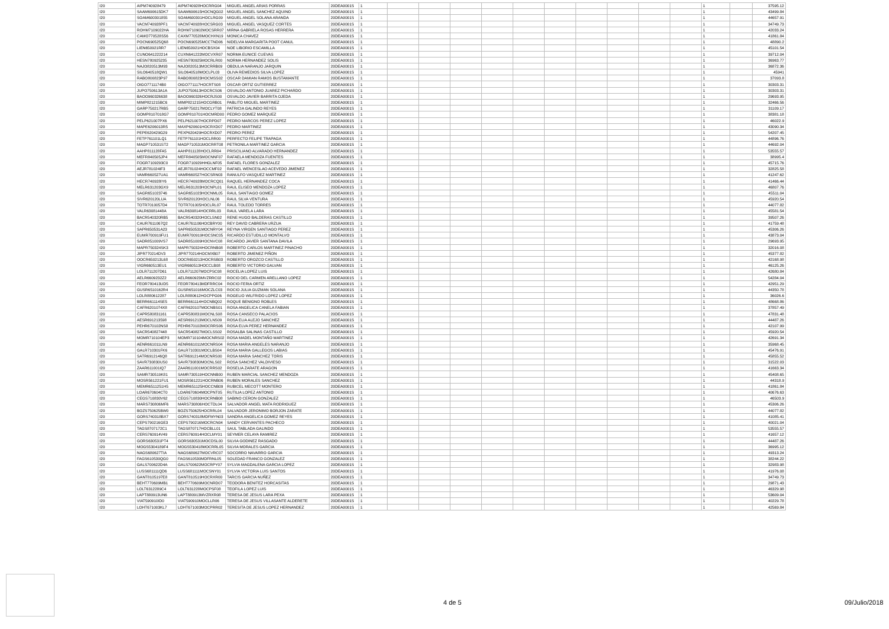| I20 | AIPM740928479 | AIPM740928HOCRRG04 | MIGUEL ANGEL ARIAS PORRAS | 20DEA0001S | 1 | | | | | | | | | | | 1 | | 37595.12 |
| I20 | SAAM690615DK7 | SAAM690615HOCNQG02 | MIGUEL ANGEL SANCHEZ AQUINO | 20DEA0001S | 1 | | | | | | | | | | | 1 | | 43499.84 |
| I20 | SOAM600301855 | SOAM600301HOCLRG09 | MIGUEL ANGEL SOLANA ARANDA | 20DEA0001S | 1 | | | | | | | | | | | 1 | | 44657.91 |
| I20 | VACM740928PF1 | VACM740928HOCSRG03 | MIGUEL ANGEL VASQUEZ CORTES | 20DEA0001S | 1 | | | | | | | | | | | 1 | | 34749.73 |
| I20 | ROHM7109022HA | ROHM710902MOCSRR07 | MIRNA GABRIELA ROSAS HERRERA | 20DEA0001S | 1 | | | | | | | | | | | 1 | | 42033.24 |
| I20 | CAMO770528S56 | CAXM770528MOCHXN19 | MONICA CHAVEZ | 20DEA0001S | 1 | | | | | | | | | | | 1 | | 41861.84 |
| I20 | POCN690525Q68 | POCN690525MCCTND06 | NIDELVIA MARGARITA POOT CANUL | 20DEA0001S | 1 | | | | | | | | | | | 1 | | 48890.2 |
| I20 | LIEN650921RR7 | LIEN650921HOCBSX04 | NOE LIBORIO ESCAMILLA | 20DEA0001S | 1 | | | | | | | | | | | 1 | | 45101.54 |
| I20 | CUNO641222214 | CUXN641222MOCVXR07 | NORMA EUNICE CUEVAS | 20DEA0001S | 1 | | | | | | | | | | | 1 | | 39712.04 |
| I20 | HESN780925235 | HESN780925MOCRLR00 | NORMA HERNANDEZ SOLIS | 20DEA0001S | 1 | | | | | | | | | | | 1 | | 36963.77 |
| I20 | NAJO820513M93 | NAJO820513MOCRRB09 | OBDULIA NARANJO JARQUIN | 20DEA0001S | 1 | | | | | | | | | | | 1 | | 36872.36 |
| I20 | SILO640518QW1 | SILO640518MOCLPL03 | OLIVA REMEDIOS SILVA LOPEZ | 20DEA0001S | 1 | | | | | | | | | | | 1 | | 45941 |
| I20 | RABO800823P97 | RABO800823HOCMSS02 | OSCAR DAMIAN RAMOS BUSTAMANTE | 20DEA0001S | 1 | | | | | | | | | | | 1 | | 37093.8 |
| I20 | OIGO7711174B0 | OIGO771117HOCRTS08 | OSCAR ORTIZ GUTIERREZ | 20DEA0001S | 1 | | | | | | | | | | | 1 | | 30303.31 |
| I20 | JUPO750613A1A | JUPO750613HOCRCS06 | OSVALDO ANTONIO JUAREZ PICHARDO | 20DEA0001S | 1 | | | | | | | | | | | 1 | | 30303.31 |
| I20 | BAOO960326638 | BAOO960326HOCRJS00 | OSVALDO JAVIER BARRITA OJEDA | 20DEA0001S | 1 | | | | | | | | | | | 1 | | 29693.95 |
| I20 | MIMP821215BC6 | MIMP821215HOCGRB01 | PABLITO MIGUEL MARTINEZ | 20DEA0001S | 1 | | | | | | | | | | | 1 | | 32466.56 |
| I20 | GARP750217RB5 | GARP750217MOCLYT08 | PATRICIA GALINDO REYES | 20DEA0001S | 1 | | | | | | | | | | | 1 | | 31109.17 |
| I20 | GOMP8107018G7 | GOMP810701HOCMRD00 | PEDRO GOMEZ MARQUEZ | 20DEA0001S | 1 | | | | | | | | | | | 1 | | 38381.18 |
| I20 | PELP621007PX6 | PELP621007HOCRPD07 | PEDRO MARCOS PEREZ LOPEZ | 20DEA0001S | 1 | | | | | | | | | | | 1 | | 46022.9 |
| I20 | MAPE6206013R5 | MAXP620601HOCRXD07 | PEDRO MARTINEZ | 20DEA0001S | 1 | | | | | | | | | | | 1 | | 43090.34 |
| I20 | PEPE620429G29 | PEXP620429HOCRXD07 | PEDRO PEREZ | 20DEA0001S | 1 | | | | | | | | | | | 1 | | 54207.45 |
| I20 | FETP761101LQ1 | FETP761101HOCLRR00 | PERFECTO FELIPE TRAPAGA | 20DEA0001S | 1 | | | | | | | | | | | 1 | | 44896.76 |
| I20 | MAGP710531ST2 | MAGP710531MOCRRT08 | PETRONILA MARTINEZ GARCIA | 20DEA0001S | 1 | | | | | | | | | | | 1 | | 44692.04 |
| I20 | AAHP811128FA5 | AAHP811128HOCLRR04 | PRISCILIANO ALVARADO HERNANDEZ | 20DEA0001S | 1 | | | | | | | | | | | 1 | | 53555.57 |
| I20 | MEFR840505JP4 | MEFR840505MOCNNF07 | RAFAELA MENDOZA FUENTES | 20DEA0001S | 1 | | | | | | | | | | | 1 | | 38995.4 |
| I20 | FOGR7109293C0 | FOGR710929HHGLNF05 | RAFAEL FLORES GONZALEZ | 20DEA0001S | 1 | | | | | | | | | | | 1 | | 45715.76 |
| I20 | AEJR781024IF3 | AEJR781024HOCCMF02 | RAFAEL WENCESLAO ACEVEDO JIMENEZ | 20DEA0001S | 1 | | | | | | | | | | | 1 | | 32825.58 |
| I20 | VAMR660527UA1 | VAMR660527HOCSRN03 | RANULFO VASQUEZ MARTINEZ | 20DEA0001S | 1 | | | | | | | | | | | 1 | | 41247.62 |
| I20 | HECR740928IY6 | HECR740928MOCRCQ01 | RAQUEL HERNANDEZ COCA | 20DEA0001S | 1 | | | | | | | | | | | 1 | | 41466.44 |
| I20 | MELR631203GX9 | MELR631203HOCNPL01 | RAUL ELISEO MENDOZA LOPEZ | 20DEA0001S | 1 | | | | | | | | | | | 1 | | 46807.76 |
| I20 | SAGR651023746 | SAGR651023HOCNML05 | RAUL SANTIAGO GOMEZ | 20DEA0001S | 1 | | | | | | | | | | | 1 | | 45511.04 |
| I20 | SIVR620120LUA | SIVR620120HOCLNL06 | RAUL SILVA VENTURA | 20DEA0001S | 1 | | | | | | | | | | | 1 | | 45920.54 |
| I20 | TOTR7010057D4 | TOTR701005HOCLRL07 | RAUL TOLEDO TORRES | 20DEA0001S | 1 | | | | | | | | | | | 1 | | 44077.82 |
| I20 | VALR63081448A | VALR630814HOCRRL03 | RAUL VARELA LARA | 20DEA0001S | 1 | | | | | | | | | | | 1 | | 45581.54 |
| I20 | BACR540320RB5 | BACR540320HOCLSN02 | RENE HUGO BALDERAS CASTILLO | 20DEA0001S | 1 | | | | | | | | | | | 1 | | 39507.26 |
| I20 | CAUR7611067Q2 | CAUR761106HOCBRY00 | REY DAVID CABRERA URZUA | 20DEA0001S | 1 | | | | | | | | | | | 1 | | 41759.48 |
| I20 | SAPR650531A23 | SAPR650531MOCNRY04 | REYNA VIRGEN SANTIAGO PEREZ | 20DEA0001S | 1 | | | | | | | | | | | 1 | | 45306.26 |
| I20 | EUMR700919FU1 | EUMR700919HOCSNC05 | RICARDO ESTUDILLO MONTALVO | 20DEA0001S | 1 | | | | | | | | | | | 1 | | 43873.04 |
| I20 | SADR851009VS7 | SADR851009HOCNVC08 | RICARDO JAVIER SANTANA DAVILA | 20DEA0001S | 1 | | | | | | | | | | | 1 | | 29693.95 |
| I20 | MAPR750324SK3 | MAPR750324HOCRNB08 | ROBERTO CARLOS MARTINEZ PINACHO | 20DEA0001S | 1 | | | | | | | | | | | 1 | | 32016.08 |
| I20 | JIPR770214DV3 | JIPR770214HOCMXB07 | ROBERTO JIMENEZ PIÑON | 20DEA0001S | 1 | | | | | | | | | | | 1 | | 45377.82 |
| I20 | OOCR650213L68 | OOCR650213HOCRSB03 | ROBERTO OROZCO CASTILLO | 20DEA0001S | 1 | | | | | | | | | | | 1 | | 42168.98 |
| I20 | VIGR660513EU1 | VIGR660513HOCCLB08 | ROBERTO VICTORIO GALVAN | 20DEA0001S | 1 | | | | | | | | | | | 1 | | 46125.26 |
| I20 | LOLR711207D61 | LOLR711207MOCPSC08 | ROCELIA LOPEZ LUIS | 20DEA0001S | 1 | | | | | | | | | | | 1 | | 42680.84 |
| I20 | AELR6609232Z2 | AELR660923MVZRRC02 | ROCIO DEL CARMEN ARELLANO LOPEZ | 20DEA0001S | 1 | | | | | | | | | | | 1 | | 54284.04 |
| I20 | FEOR780413UD5 | FEOR780413MDFRRC04 | ROCIO FERIA ORTIZ | 20DEA0001S | 1 | | | | | | | | | | | 1 | | 42951.29 |
| I20 | GUSR6510162R4 | GUSR651016MOCZLC03 | ROCIO JULIA GUZMAN SOLANA | 20DEA0001S | 1 | | | | | | | | | | | 1 | | 44350.78 |
| I20 | LOLR880612287 | LOLR880612HOCPPG06 | ROGELIO WILFRIDO LOPEZ LOPEZ | 20DEA0001S | 1 | | | | | | | | | | | 1 | | 36026.6 |
| I20 | BERR661114SE5 | BERR661114HOCNBQ02 | ROQUE BENIGNO ROBLES | 20DEA0001S | 1 | | | | | | | | | | | 1 | | 48668.86 |
| I20 | CAFR6201074X8 | CAFR620107MOCNBS01 | ROSA ANGELICA CANELA FABIAN | 20DEA0001S | 1 | | | | | | | | | | | 1 | | 37857.49 |
| I20 | CAPR580831161 | CAPR580831MOCNLS08 | ROSA CANSECO PALACIOS | 20DEA0001S | 1 | | | | | | | | | | | 1 | | 47831.48 |
| I20 | AESR691213598 | AESR691213MOCLNS09 | ROSA ELIA ALEJO SANCHEZ | 20DEA0001S | 1 | | | | | | | | | | | 1 | | 44487.26 |
| I20 | PEHR670102NS8 | PEHR670102MOCRRS06 | ROSA ELVA PEREZ HERNANDEZ | 20DEA0001S | 1 | | | | | | | | | | | 1 | | 42107.99 |
| I20 | SACR540827448 | SACR540827MOCLSS02 | ROSALBA SALINAS CASTILLO | 20DEA0001S | 1 | | | | | | | | | | | 1 | | 45920.54 |
| I20 | MOMR710104EP3 | MOMR710104MOCNRS02 | ROSA MADEL MONTAÑO MARTINEZ | 20DEA0001S | 1 | | | | | | | | | | | 1 | | 42691.34 |
| I20 | AENR661011LN9 | AENR661011MOCNRS04 | ROSA MARIA ANGELES NARANJO | 20DEA0001S | 1 | | | | | | | | | | | 1 | | 35968.45 |
| I20 | GALR710301FK6 | GALR710301MOCLBS04 | ROSA MARIA GALLEGOS LABIAS | 20DEA0001S | 1 | | | | | | | | | | | 1 | | 45476.91 |
| I20 | SATR6912146Q8 | SATR691214MOCNRS00 | ROSA MARIA SANCHEZ TORIS | 20DEA0001S | 1 | | | | | | | | | | | 1 | | 45855.52 |
| I20 | SAVR730830US0 | SAVR730830MOCNLS02 | ROSA SANCHEZ VALDIVIESO | 20DEA0001S | 1 | | | | | | | | | | | 1 | | 31522.03 |
| I20 | ZAAR611001IQ7 | ZAAR611001MOCRRS02 | ROSELIA ZARATE ARAGON | 20DEA0001S | 1 | | | | | | | | | | | 1 | | 41663.34 |
| I20 | SAMR730519K81 | SAMR730519HOCNNB00 | RUBEN MARCIAL SANCHEZ MENDOZA | 20DEA0001S | 1 | | | | | | | | | | | 1 | | 45408.65 |
| I20 | MOSR561221FU1 | MOSR561221HOCRNB06 | RUBEN MORALES SANCHEZ | 20DEA0001S | 1 | | | | | | | | | | | 1 | | 44318.9 |
| I20 | MEMR6511251H5 | MEMR651125HOCCNB09 | RUBICEL MECOTT MONTERO | 20DEA0001S | 1 | | | | | | | | | | | 1 | | 41861.84 |
| I20 | LOAR670604CT0 | LOAR670604MOCPNT05 | RUTILIA LOPEZ ANTONIO | 20DEA0001S | 1 | | | | | | | | | | | 1 | | 40676.63 |
| I20 | CEGS710830V62 | CEGS710830HOCRNB08 | SABINO CERON GONZALEZ | 20DEA0001S | 1 | | | | | | | | | | | 1 | | 46503.9 |
| I20 | MARS730806MF6 | MARS730806HOCTDL04 | SALVADOR ANGEL MATA RODRIGUEZ | 20DEA0001S | 1 | | | | | | | | | | | 1 | | 45306.26 |
| I20 | BOZS750625BW0 | BOZS750625HOCRRL04 | SALVADOR JERONIMO BORJON ZARATE | 20DEA0001S | 1 | | | | | | | | | | | 1 | | 44077.82 |
| I20 | GORS740318BX7 | GORS740318MDFMYN03 | SANDRA ANGELICA GOMEZ REYES | 20DEA0001S | 1 | | | | | | | | | | | 1 | | 41085.41 |
| I20 | CEPS790216GE3 | CEPS790216MOCRCN04 | SANDY CERVANTES PACHECO | 20DEA0001S | 1 | | | | | | | | | | | 1 | | 40021.04 |
| I20 | TAGS8707172C1 | TAGS870717HOCBLL01 | SAUL TABLADA GALINDO | 20DEA0001S | 1 | | | | | | | | | | | 1 | | 53555.57 |
| I20 | CERS760914V49 | CERS760914HOCLMY01 | SEYMER CELAYA RAMIREZ | 20DEA0001S | 1 | | | | | | | | | | | 1 | | 41657.12 |
| I20 | GORS630531PT4 | GORS630531MOCDSL00 | SILVIA GODINEZ RASGADO | 20DEA0001S | 1 | | | | | | | | | | | 1 | | 44487.26 |
| I20 | MOGS5304189F4 | MOGS530418MOCRRL05 | SILVIA MORALES GARCIA | 20DEA0001S | 1 | | | | | | | | | | | 1 | | 36995.12 |
| I20 | NAGS680627TIA | NAGS680627MOCVRC07 | SOCORRO NAVARRO GARCIA | 20DEA0001S | 1 | | | | | | | | | | | 1 | | 49313.24 |
| I20 | FAGS610530QG0 | FAGS610530MDFRNL05 | SOLEDAD FRANCO GONZALEZ | 20DEA0001S | 1 | | | | | | | | | | | 1 | | 38244.22 |
| I20 | GALS700622D4A | GALS700622MOCRPY07 | SYLVIA MAGDALENA GARCIA LOPEZ | 20DEA0001S | 1 | | | | | | | | | | | 1 | | 32983.98 |
| I20 | LUSS681111QD6 | LUSS681111MOCSNY01 | SYLVIA VICTORIA LUIS SANTOS | 20DEA0001S | 1 | | | | | | | | | | | 1 | | 41976.08 |
| I20 | GANT8105197E8 | GANT810519HOCRXR00 | TARCIS GARCIA NUÑEZ | 20DEA0001S | 1 | | | | | | | | | | | 1 | | 34749.73 |
| I20 | BEHT770609MB1 | BEHT770609MOCNRD07 | TEODORA BENITEZ HORCASITAS | 20DEA0001S | 1 | | | | | | | | | | | 1 | | 29871.43 |
| I20 | LOLT6312289C4 | LOLT631228MOCPSF08 | TEOFILA LOPEZ LUIS | 20DEA0001S | 1 | | | | | | | | | | | 1 | | 46329.98 |
| I20 | LAPT880913UN6 | LAPT880913MVZRXR08 | TERESA DE JESUS LARA PEXA | 20DEA0001S | 1 | | | | | | | | | | | 1 | | 53609.04 |
| I20 | VIAT590910ID0 | VIAT590910MOCLLR06 | TERESA DE JESUS VILLASANTE ALDERETE | 20DEA0001S | 1 | | | | | | | | | | | 1 | | 40229.78 |
| I20 | LOHT671003KL7 | LOHT671003MOCPRR02 | TERESITA DE JESUS LOPEZ HERNANDEZ | 20DEA0001S | 1 | | | | | | | | | | | 1 | | 42569.84 |
4 de 5 09/Julio/2018